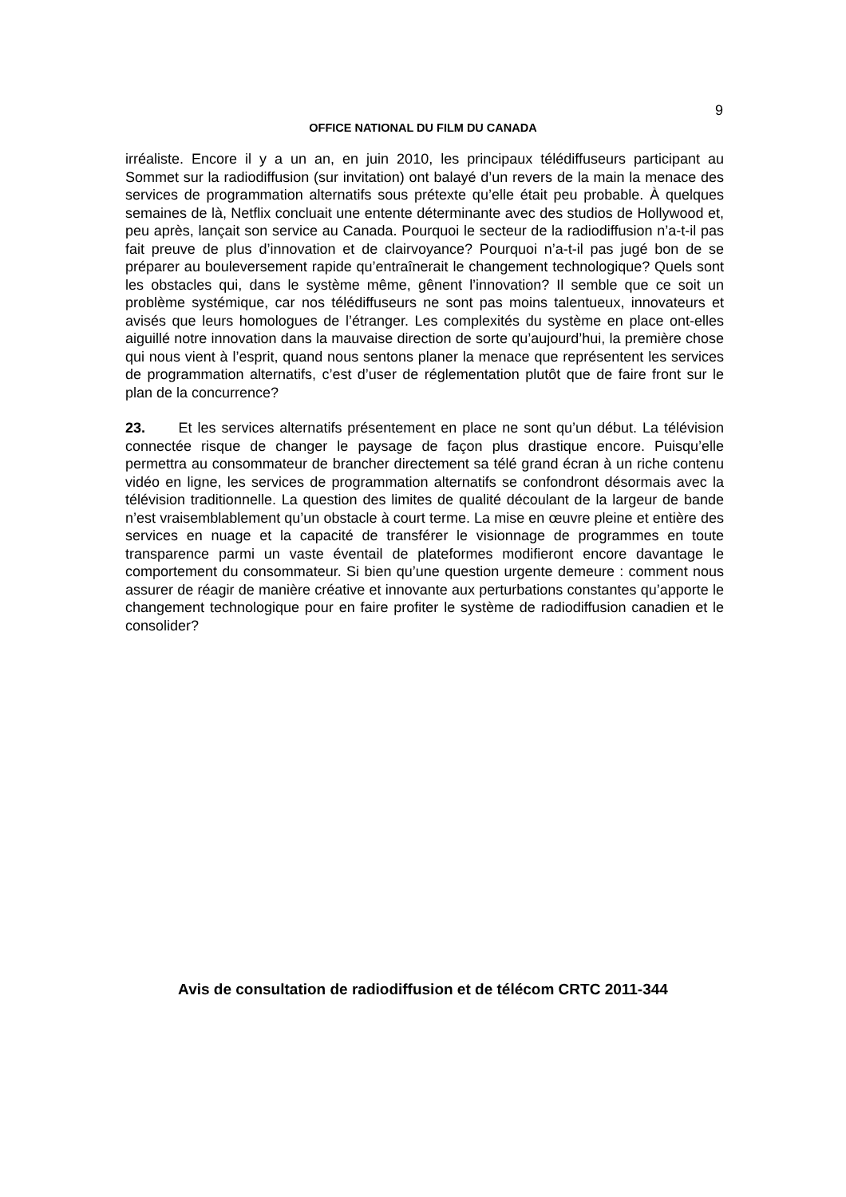9
OFFICE NATIONAL DU FILM DU CANADA
irréaliste. Encore il y a un an, en juin 2010, les principaux télédiffuseurs participant au Sommet sur la radiodiffusion (sur invitation) ont balayé d’un revers de la main la menace des services de programmation alternatifs sous prétexte qu’elle était peu probable. À quelques semaines de là, Netflix concluait une entente déterminante avec des studios de Hollywood et, peu après, lançait son service au Canada. Pourquoi le secteur de la radiodiffusion n’a-t-il pas fait preuve de plus d’innovation et de clairvoyance? Pourquoi n’a-t-il pas jugé bon de se préparer au bouleversement rapide qu’entraînerait le changement technologique? Quels sont les obstacles qui, dans le système même, gênent l’innovation? Il semble que ce soit un problème systémique, car nos télédiffuseurs ne sont pas moins talentueux, innovateurs et avisés que leurs homologues de l’étranger. Les complexités du système en place ont-elles aiguillé notre innovation dans la mauvaise direction de sorte qu’aujourd’hui, la première chose qui nous vient à l’esprit, quand nous sentons planer la menace que représentent les services de programmation alternatifs, c’est d’user de réglementation plutôt que de faire front sur le plan de la concurrence?
23. Et les services alternatifs présentement en place ne sont qu’un début. La télévision connectée risque de changer le paysage de façon plus drastique encore. Puisqu’elle permettra au consommateur de brancher directement sa télé grand écran à un riche contenu vidéo en ligne, les services de programmation alternatifs se confondront désormais avec la télévision traditionnelle. La question des limites de qualité découlant de la largeur de bande n’est vraisemblablement qu’un obstacle à court terme. La mise en œuvre pleine et entière des services en nuage et la capacité de transférer le visionnage de programmes en toute transparence parmi un vaste éventail de plateformes modifieront encore davantage le comportement du consommateur. Si bien qu’une question urgente demeure : comment nous assurer de réagir de manière créative et innovante aux perturbations constantes qu’apporte le changement technologique pour en faire profiter le système de radiodiffusion canadien et le consolider?
Avis de consultation de radiodiffusion et de télécom CRTC 2011-344